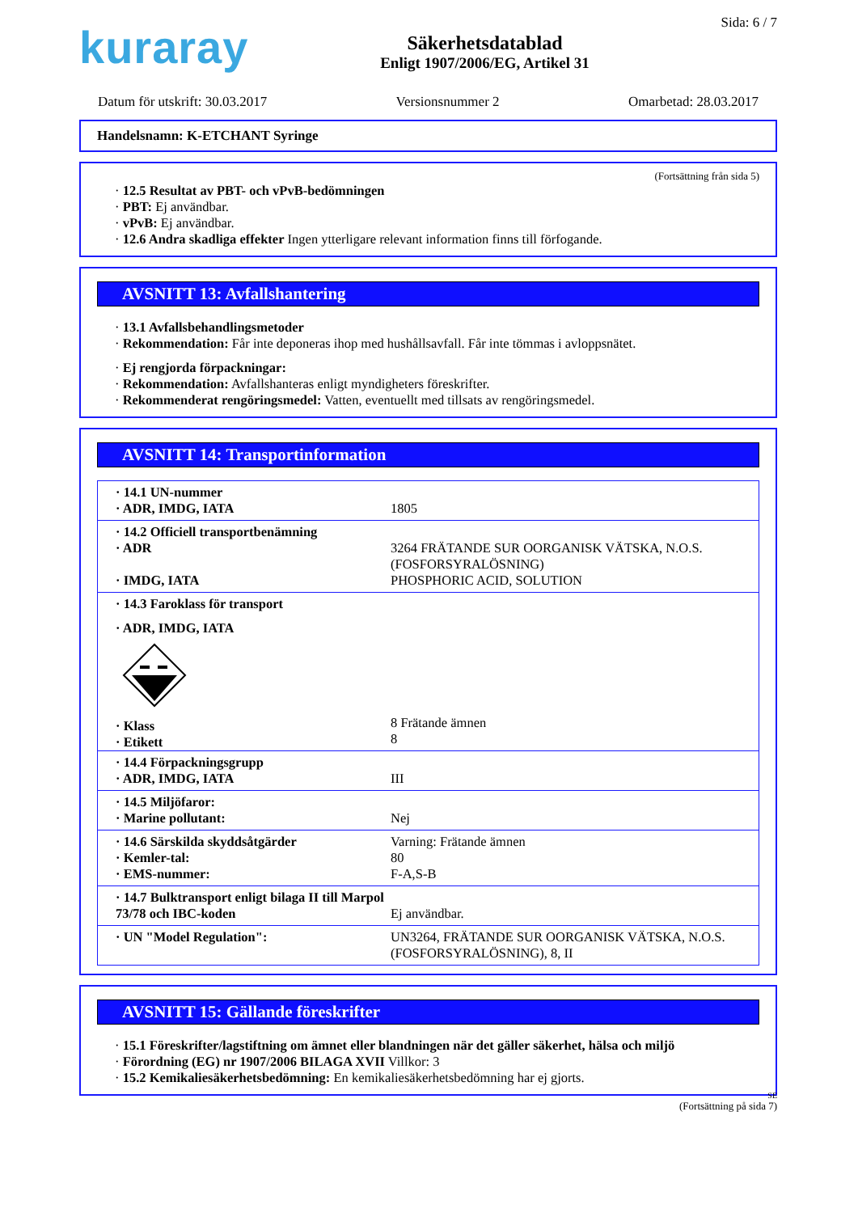kuraray
Säkerhetsdatablad
Enligt 1907/2006/EG, Artikel 31
Sida: 6 / 7
Datum för utskrift: 30.03.2017 Versionsnummer 2 Omarbetad: 28.03.2017
Handelsnamn: K-ETCHANT Syringe
(Fortsättning från sida 5)
· 12.5 Resultat av PBT- och vPvB-bedömningen
· PBT: Ej användbar.
· vPvB: Ej användbar.
· 12.6 Andra skadliga effekter Ingen ytterligare relevant information finns till förfogande.
AVSNITT 13: Avfallshantering
· 13.1 Avfallsbehandlingsmetoder
· Rekommendation: Får inte deponeras ihop med hushållsavfall. Får inte tömmas i avloppsnätet.
· Ej rengjorda förpackningar:
· Rekommendation: Avfallshanteras enligt myndigheters föreskrifter.
· Rekommenderat rengöringsmedel: Vatten, eventuellt med tillsats av rengöringsmedel.
AVSNITT 14: Transportinformation
| · 14.1 UN-nummer · ADR, IMDG, IATA | 1805 |
| · 14.2 Officiell transportbenämning · ADR · IMDG, IATA | 3264 FRÄTANDE SUR OORGANISK VÄTSKA, N.O.S. (FOSFORSYRALÖSNING) PHOSPHORIC ACID, SOLUTION |
| · 14.3 Faroklass för transport · ADR, IMDG, IATA · Klass · Etikett | 8 Frätande ämnen 8 |
| · 14.4 Förpackningsgrupp · ADR, IMDG, IATA | III |
| · 14.5 Miljöfaror: · Marine pollutant: | Nej |
| · 14.6 Särskilda skyddsåtgärder · Kemler-tal: · EMS-nummer: | Varning: Frätande ämnen 80 F-A,S-B |
| · 14.7 Bulktransport enligt bilaga II till Marpol 73/78 och IBC-koden | Ej användbar. |
| · UN "Model Regulation": | UN3264, FRÄTANDE SUR OORGANISK VÄTSKA, N.O.S. (FOSFORSYRALÖSNING), 8, II |
AVSNITT 15: Gällande föreskrifter
· 15.1 Föreskrifter/lagstiftning om ämnet eller blandningen när det gäller säkerhet, hälsa och miljö
· Förordning (EG) nr 1907/2006 BILAGA XVII Villkor: 3
· 15.2 Kemikaliesäkerhetsbedömning: En kemikaliesäkerhetsbedömning har ej gjorts.
SE
(Fortsättning på sida 7)